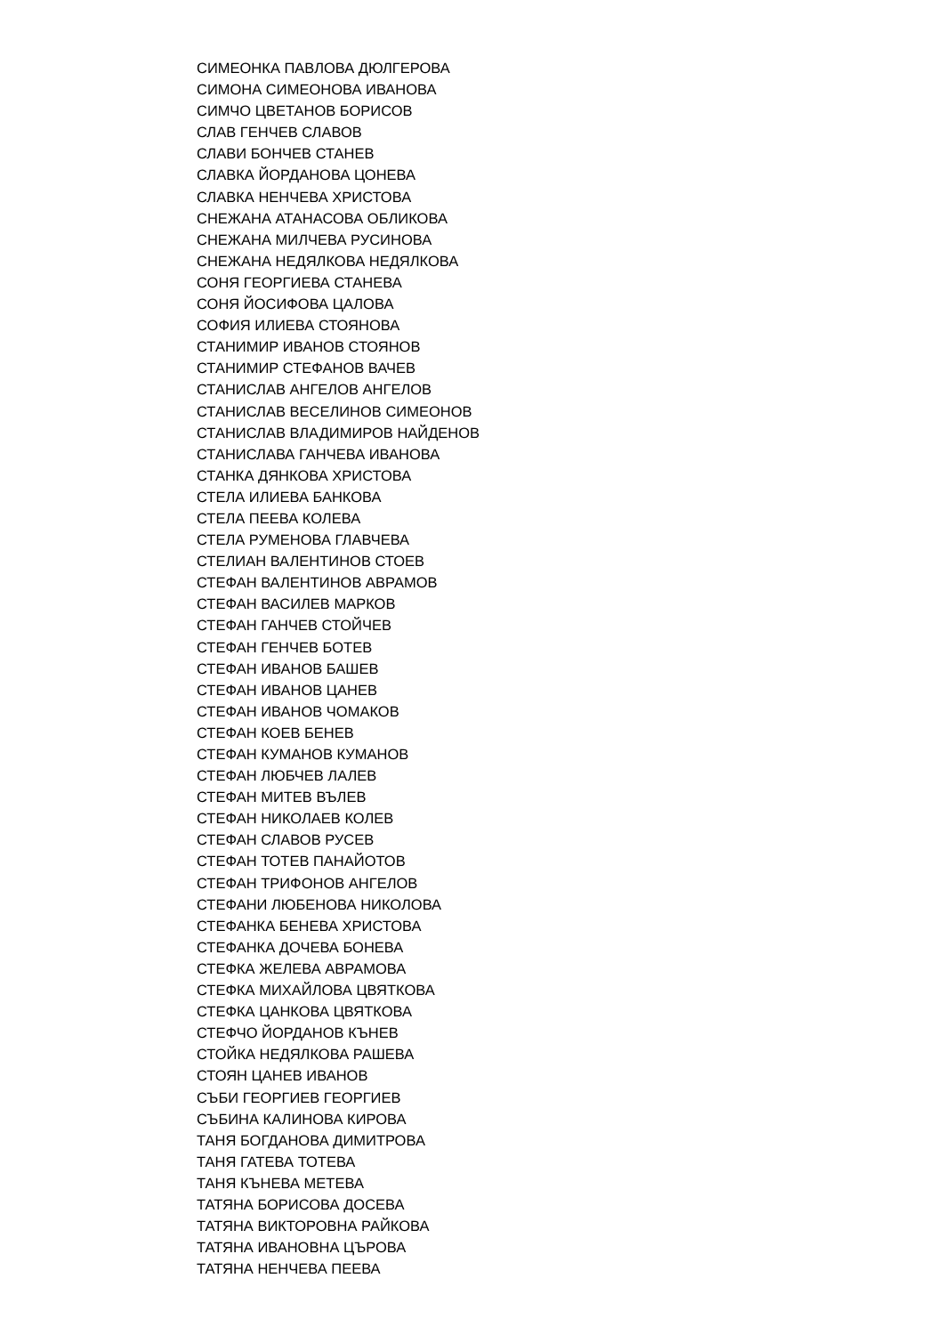СИМЕОНКА ПАВЛОВА ДЮЛГЕРОВА
СИМОНА СИМЕОНОВА ИВАНОВА
СИМЧО ЦВЕТАНОВ БОРИСОВ
СЛАВ ГЕНЧЕВ СЛАВОВ
СЛАВИ БОНЧЕВ СТАНЕВ
СЛАВКА ЙОРДАНОВА ЦОНЕВА
СЛАВКА НЕНЧЕВА ХРИСТОВА
СНЕЖАНА АТАНАСОВА ОБЛИКОВА
СНЕЖАНА МИЛЧЕВА РУСИНОВА
СНЕЖАНА НЕДЯЛКОВА НЕДЯЛКОВА
СОНЯ ГЕОРГИЕВА СТАНЕВА
СОНЯ ЙОСИФОВА ЦАЛОВА
СОФИЯ ИЛИЕВА СТОЯНОВА
СТАНИМИР ИВАНОВ СТОЯНОВ
СТАНИМИР СТЕФАНОВ ВАЧЕВ
СТАНИСЛАВ АНГЕЛОВ АНГЕЛОВ
СТАНИСЛАВ ВЕСЕЛИНОВ СИМЕОНОВ
СТАНИСЛАВ ВЛАДИМИРОВ НАЙДЕНОВ
СТАНИСЛАВА ГАНЧЕВА ИВАНОВА
СТАНКА ДЯНКОВА ХРИСТОВА
СТЕЛА ИЛИЕВА БАНКОВА
СТЕЛА ПЕЕВА КОЛЕВА
СТЕЛА РУМЕНОВА ГЛАВЧЕВА
СТЕЛИАН ВАЛЕНТИНОВ СТОЕВ
СТЕФАН ВАЛЕНТИНОВ АВРАМОВ
СТЕФАН ВАСИЛЕВ МАРКОВ
СТЕФАН ГАНЧЕВ СТОЙЧЕВ
СТЕФАН ГЕНЧЕВ БОТЕВ
СТЕФАН ИВАНОВ БАШЕВ
СТЕФАН ИВАНОВ ЦАНЕВ
СТЕФАН ИВАНОВ ЧОМАКОВ
СТЕФАН КОЕВ БЕНЕВ
СТЕФАН КУМАНОВ КУМАНОВ
СТЕФАН ЛЮБЧЕВ ЛАЛЕВ
СТЕФАН МИТЕВ ВЪЛЕВ
СТЕФАН НИКОЛАЕВ КОЛЕВ
СТЕФАН СЛАВОВ РУСЕВ
СТЕФАН ТОТЕВ ПАНАЙОТОВ
СТЕФАН ТРИФОНОВ АНГЕЛОВ
СТЕФАНИ ЛЮБЕНОВА НИКОЛОВА
СТЕФАНКА БЕНЕВА ХРИСТОВА
СТЕФАНКА ДОЧЕВА БОНЕВА
СТЕФКА ЖЕЛЕВА АВРАМОВА
СТЕФКА МИХАЙЛОВА ЦВЯТКОВА
СТЕФКА ЦАНКОВА ЦВЯТКОВА
СТЕФЧО ЙОРДАНОВ КЪНЕВ
СТОЙКА НЕДЯЛКОВА РАШЕВА
СТОЯН ЦАНЕВ ИВАНОВ
СЪБИ ГЕОРГИЕВ ГЕОРГИЕВ
СЪБИНА КАЛИНОВА КИРОВА
ТАНЯ БОГДАНОВА ДИМИТРОВА
ТАНЯ ГАТЕВА ТОТЕВА
ТАНЯ КЪНЕВА МЕТЕВА
ТАТЯНА БОРИСОВА ДОСЕВА
ТАТЯНА ВИКТОРОВНА РАЙКОВА
ТАТЯНА ИВАНОВНА ЦЪРОВА
ТАТЯНА НЕНЧЕВА ПЕЕВА